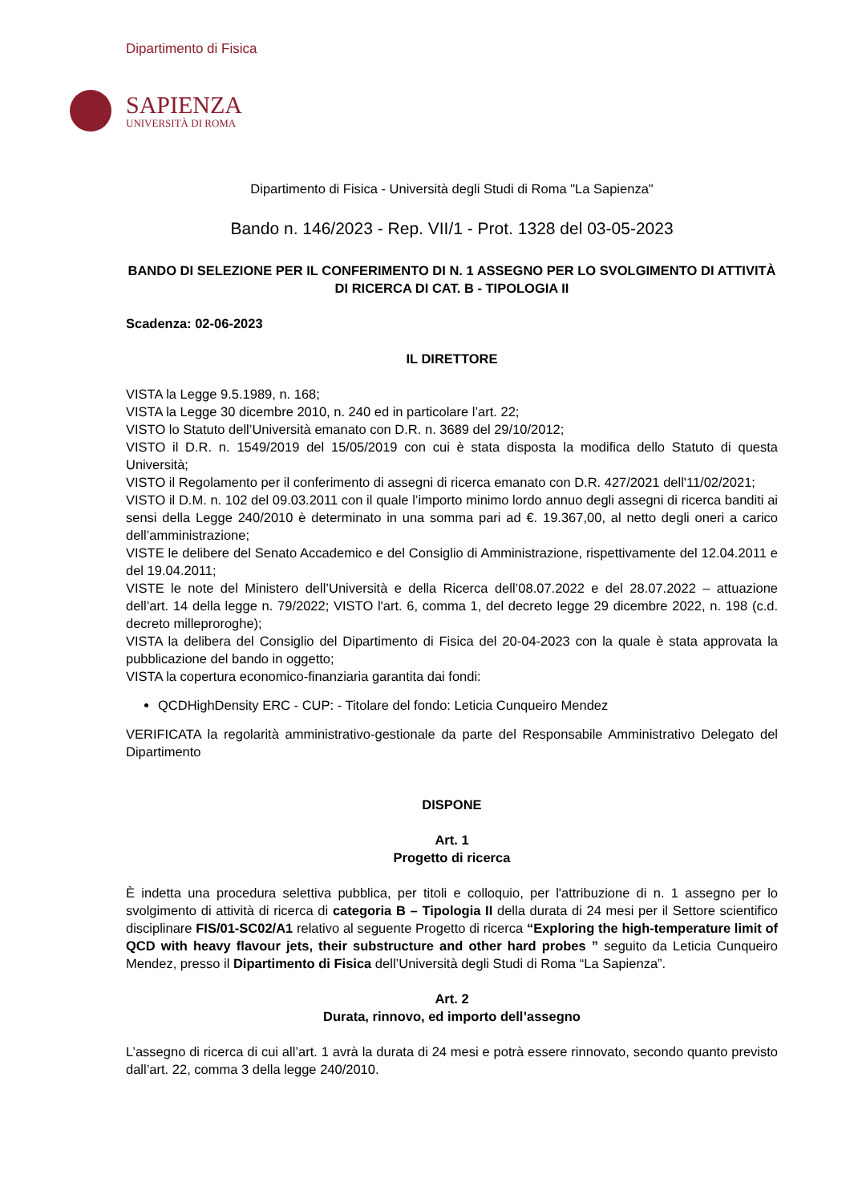Dipartimento di Fisica
SAPIENZA
UNIVERSITÀ DI ROMA
Dipartimento di Fisica - Università degli Studi di Roma "La Sapienza"
Bando n. 146/2023 - Rep. VII/1 - Prot. 1328 del 03-05-2023
BANDO DI SELEZIONE PER IL CONFERIMENTO DI N. 1 ASSEGNO PER LO SVOLGIMENTO DI ATTIVITÀ DI RICERCA DI CAT. B - TIPOLOGIA II
Scadenza: 02-06-2023
IL DIRETTORE
VISTA la Legge 9.5.1989, n. 168;
VISTA la Legge 30 dicembre 2010, n. 240 ed in particolare l’art. 22;
VISTO lo Statuto dell’Università emanato con D.R. n. 3689 del 29/10/2012;
VISTO il D.R. n. 1549/2019 del 15/05/2019 con cui è stata disposta la modifica dello Statuto di questa Università;
VISTO il Regolamento per il conferimento di assegni di ricerca emanato con D.R. 427/2021 dell'11/02/2021;
VISTO il D.M. n. 102 del 09.03.2011 con il quale l’importo minimo lordo annuo degli assegni di ricerca banditi ai sensi della Legge 240/2010 è determinato in una somma pari ad €. 19.367,00, al netto degli oneri a carico dell’amministrazione;
VISTE le delibere del Senato Accademico e del Consiglio di Amministrazione, rispettivamente del 12.04.2011 e del 19.04.2011;
VISTE le note del Ministero dell’Università e della Ricerca dell’08.07.2022 e del 28.07.2022 – attuazione dell’art. 14 della legge n. 79/2022; VISTO l'art. 6, comma 1, del decreto legge 29 dicembre 2022, n. 198 (c.d. decreto milleproroghe);
VISTA la delibera del Consiglio del Dipartimento di Fisica del 20-04-2023 con la quale è stata approvata la pubblicazione del bando in oggetto;
VISTA la copertura economico-finanziaria garantita dai fondi:
QCDHighDensity ERC - CUP: - Titolare del fondo: Leticia Cunqueiro Mendez
VERIFICATA la regolarità amministrativo-gestionale da parte del Responsabile Amministrativo Delegato del Dipartimento
DISPONE
Art. 1
Progetto di ricerca
È indetta una procedura selettiva pubblica, per titoli e colloquio, per l'attribuzione di n. 1 assegno per lo svolgimento di attività di ricerca di categoria B – Tipologia II della durata di 24 mesi per il Settore scientifico disciplinare FIS/01-SC02/A1 relativo al seguente Progetto di ricerca “Exploring the high-temperature limit of QCD with heavy flavour jets, their substructure and other hard probes ” seguito da Leticia Cunqueiro Mendez, presso il Dipartimento di Fisica dell’Università degli Studi di Roma “La Sapienza”.
Art. 2
Durata, rinnovo, ed importo dell’assegno
L’assegno di ricerca di cui all’art. 1 avrà la durata di 24 mesi e potrà essere rinnovato, secondo quanto previsto dall’art. 22, comma 3 della legge 240/2010.